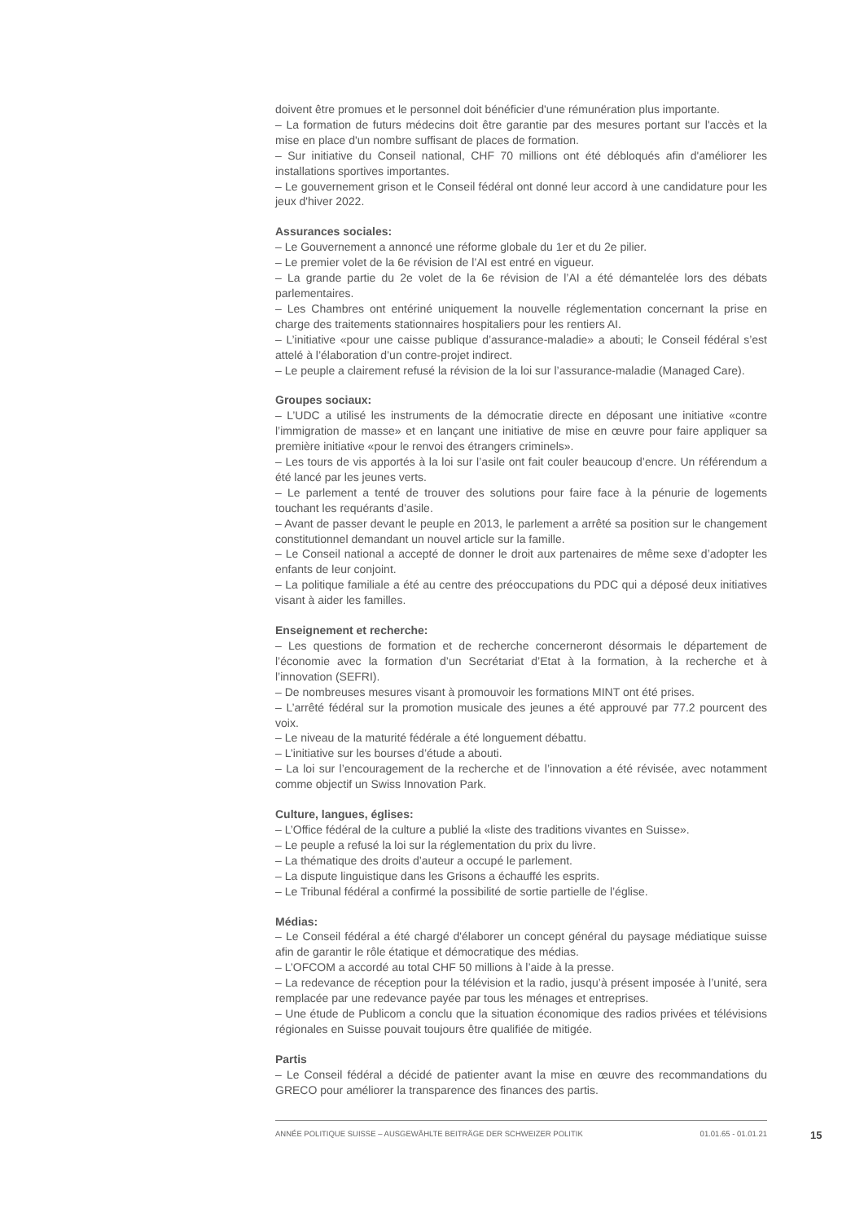doivent être promues et le personnel doit bénéficier d'une rémunération plus importante.
– La formation de futurs médecins doit être garantie par des mesures portant sur l'accès et la mise en place d'un nombre suffisant de places de formation.
– Sur initiative du Conseil national, CHF 70 millions ont été débloqués afin d'améliorer les installations sportives importantes.
– Le gouvernement grison et le Conseil fédéral ont donné leur accord à une candidature pour les jeux d'hiver 2022.
Assurances sociales:
– Le Gouvernement a annoncé une réforme globale du 1er et du 2e pilier.
– Le premier volet de la 6e révision de l’AI est entré en vigueur.
– La grande partie du 2e volet de la 6e révision de l’AI a été démantelée lors des débats parlementaires.
– Les Chambres ont entériné uniquement la nouvelle réglementation concernant la prise en charge des traitements stationnaires hospitaliers pour les rentiers AI.
– L’initiative «pour une caisse publique d’assurance-maladie» a abouti; le Conseil fédéral s’est attelé à l’élaboration d’un contre-projet indirect.
– Le peuple a clairement refusé la révision de la loi sur l’assurance-maladie (Managed Care).
Groupes sociaux:
– L’UDC a utilisé les instruments de la démocratie directe en déposant une initiative «contre l’immigration de masse» et en lançant une initiative de mise en œuvre pour faire appliquer sa première initiative «pour le renvoi des étrangers criminels».
– Les tours de vis apportés à la loi sur l’asile ont fait couler beaucoup d’encre. Un référendum a été lancé par les jeunes verts.
– Le parlement a tenté de trouver des solutions pour faire face à la pénurie de logements touchant les requérants d’asile.
– Avant de passer devant le peuple en 2013, le parlement a arrêté sa position sur le changement constitutionnel demandant un nouvel article sur la famille.
– Le Conseil national a accepté de donner le droit aux partenaires de même sexe d’adopter les enfants de leur conjoint.
– La politique familiale a été au centre des préoccupations du PDC qui a déposé deux initiatives visant à aider les familles.
Enseignement et recherche:
– Les questions de formation et de recherche concerneront désormais le département de l’économie avec la formation d’un Secrétariat d’Etat à la formation, à la recherche et à l’innovation (SEFRI).
– De nombreuses mesures visant à promouvoir les formations MINT ont été prises.
– L’arrêté fédéral sur la promotion musicale des jeunes a été approuvé par 77.2 pourcent des voix.
– Le niveau de la maturité fédérale a été longuement débattu.
– L’initiative sur les bourses d’étude a abouti.
– La loi sur l’encouragement de la recherche et de l’innovation a été révisée, avec notamment comme objectif un Swiss Innovation Park.
Culture, langues, églises:
– L’Office fédéral de la culture a publié la «liste des traditions vivantes en Suisse».
– Le peuple a refusé la loi sur la réglementation du prix du livre.
– La thématique des droits d’auteur a occupé le parlement.
– La dispute linguistique dans les Grisons a échauffé les esprits.
– Le Tribunal fédéral a confirmé la possibilité de sortie partielle de l’église.
Médias:
– Le Conseil fédéral a été chargé d'élaborer un concept général du paysage médiatique suisse afin de garantir le rôle étatique et démocratique des médias.
– L’OFCOM a accordé au total CHF 50 millions à l’aide à la presse.
– La redevance de réception pour la télévision et la radio, jusqu’à présent imposée à l’unité, sera remplacée par une redevance payée par tous les ménages et entreprises.
– Une étude de Publicom a conclu que la situation économique des radios privées et télévisions régionales en Suisse pouvait toujours être qualifiée de mitigée.
Partis
– Le Conseil fédéral a décidé de patienter avant la mise en œuvre des recommandations du GRECO pour améliorer la transparence des finances des partis.
ANNÉE POLITIQUE SUISSE – AUSGEWÄHLTE BEITRÄGE DER SCHWEIZER POLITIK 01.01.65 - 01.01.21
15